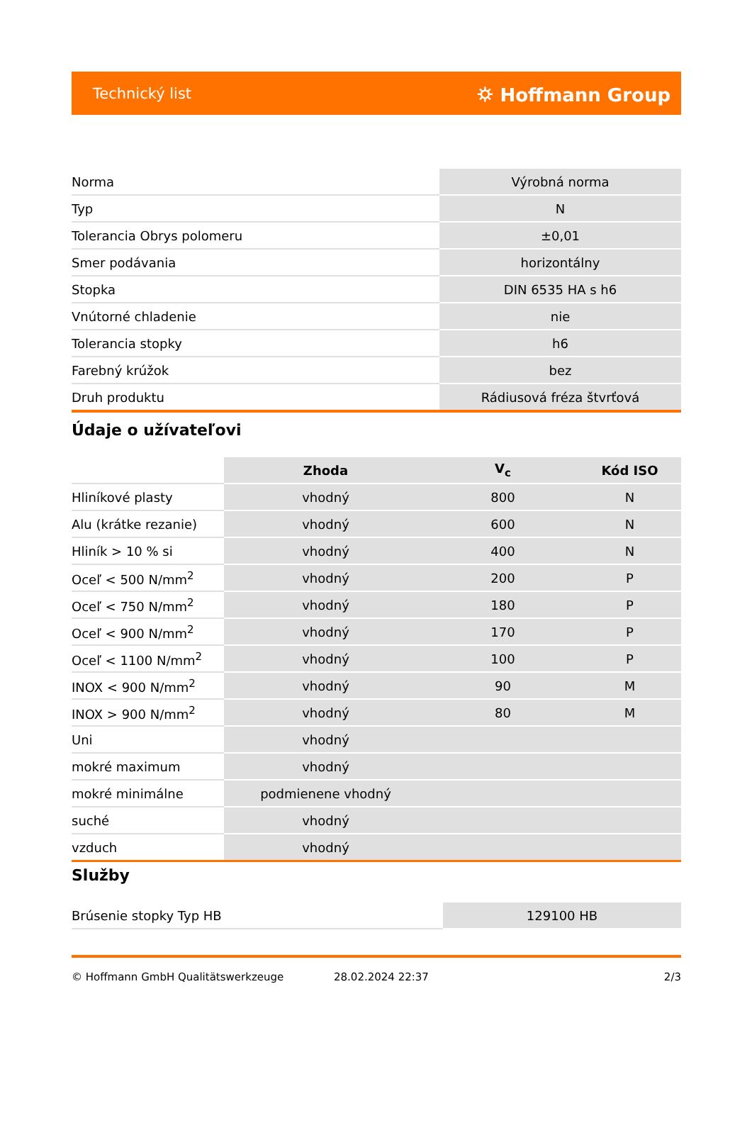Technický list ⛭ Hoffmann Group
| Norma | Výrobná norma |
| Typ | N |
| Tolerancia Obrys polomeru | ±0,01 |
| Smer podávania | horizontálny |
| Stopka | DIN 6535 HA s h6 |
| Vnútorné chladenie | nie |
| Tolerancia stopky | h6 |
| Farebný krúžok | bez |
| Druh produktu | Rádiusová fréza štvrťová |
Údaje o užívateľovi
| | Zhoda | V<sub>c</sub> | Kód ISO |
| --- | --- | --- | --- |
| Hliníkové plasty | vhodný | 800 | N |
| Alu (krátke rezanie) | vhodný | 600 | N |
| Hliník > 10 % si | vhodný | 400 | N |
| Oceľ < 500 N/mm<sup>2</sup> | vhodný | 200 | P |
| Oceľ < 750 N/mm<sup>2</sup> | vhodný | 180 | P |
| Oceľ < 900 N/mm<sup>2</sup> | vhodný | 170 | P |
| Oceľ < 1100 N/mm<sup>2</sup> | vhodný | 100 | P |
| INOX < 900 N/mm<sup>2</sup> | vhodný | 90 | M |
| INOX > 900 N/mm<sup>2</sup> | vhodný | 80 | M |
| Uni | vhodný | | |
| mokré maximum | vhodný | | |
| mokré minimálne | podmienene vhodný | | |
| suché | vhodný | | |
| vzduch | vhodný | | |
Služby
| Brúsenie stopky Typ HB | 129100 HB |
© Hoffmann GmbH Qualitätswerkzeuge 28.02.2024 22:37 2/3